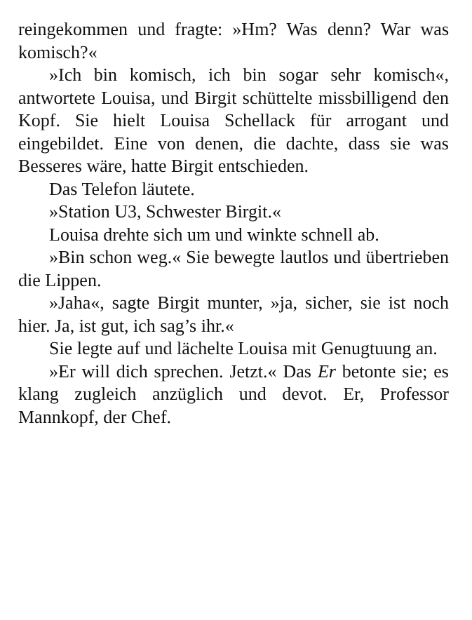reingekommen und fragte: »Hm? Was denn? War was komisch?«
»Ich bin komisch, ich bin sogar sehr komisch«, antwortete Louisa, und Birgit schüttelte missbilligend den Kopf. Sie hielt Louisa Schellack für arrogant und eingebildet. Eine von denen, die dachte, dass sie was Besseres wäre, hatte Birgit entschieden.
Das Telefon läutete.
»Station U3, Schwester Birgit.«
Louisa drehte sich um und winkte schnell ab.
»Bin schon weg.« Sie bewegte lautlos und übertrieben die Lippen.
»Jaha«, sagte Birgit munter, »ja, sicher, sie ist noch hier. Ja, ist gut, ich sag’s ihr.«
Sie legte auf und lächelte Louisa mit Genugtuung an.
»Er will dich sprechen. Jetzt.« Das Er betonte sie; es klang zugleich anzüglich und devot. Er, Professor Mannkopf, der Chef.